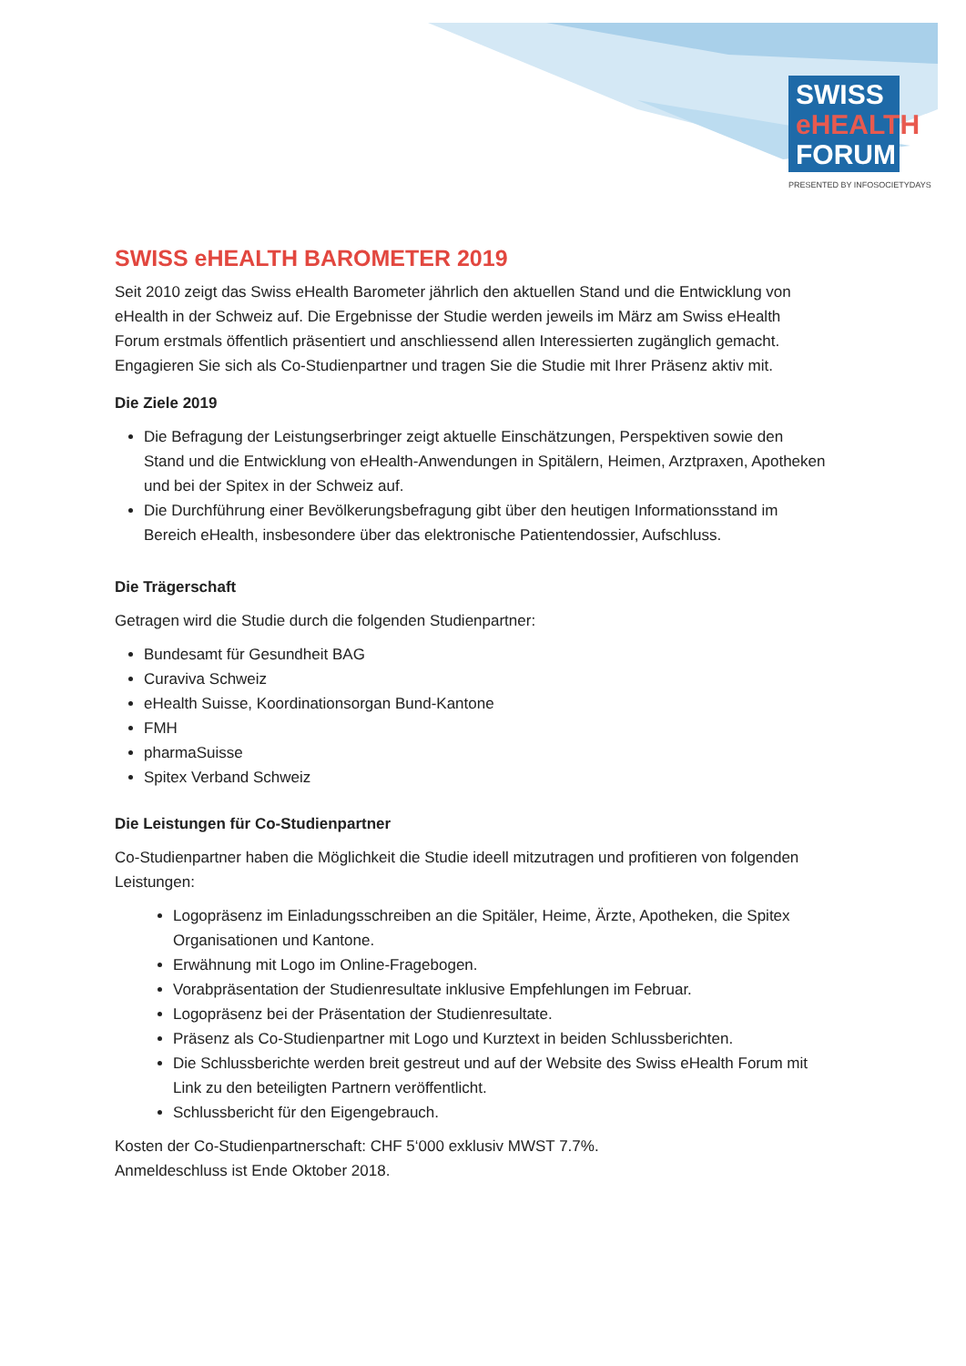SWISS
eHEALTH
FORUM
PRESENTED BY INFOSOCIETYDAYS
SWISS eHEALTH BAROMETER 2019
Seit 2010 zeigt das Swiss eHealth Barometer jährlich den aktuellen Stand und die Entwicklung von eHealth in der Schweiz auf. Die Ergebnisse der Studie werden jeweils im März am Swiss eHealth Forum erstmals öffentlich präsentiert und anschliessend allen Interessierten zugänglich gemacht. Engagieren Sie sich als Co-Studienpartner und tragen Sie die Studie mit Ihrer Präsenz aktiv mit.
Die Ziele 2019
Die Befragung der Leistungserbringer zeigt aktuelle Einschätzungen, Perspektiven sowie den Stand und die Entwicklung von eHealth-Anwendungen in Spitälern, Heimen, Arztpraxen, Apotheken und bei der Spitex in der Schweiz auf.
Die Durchführung einer Bevölkerungsbefragung gibt über den heutigen Informationsstand im Bereich eHealth, insbesondere über das elektronische Patientendossier, Aufschluss.
Die Trägerschaft
Getragen wird die Studie durch die folgenden Studienpartner:
Bundesamt für Gesundheit BAG
Curaviva Schweiz
eHealth Suisse, Koordinationsorgan Bund-Kantone
FMH
pharmaSuisse
Spitex Verband Schweiz
Die Leistungen für Co-Studienpartner
Co-Studienpartner haben die Möglichkeit die Studie ideell mitzutragen und profitieren von folgenden Leistungen:
Logopräsenz im Einladungsschreiben an die Spitäler, Heime, Ärzte, Apotheken, die Spitex Organisationen und Kantone.
Erwähnung mit Logo im Online-Fragebogen.
Vorabpräsentation der Studienresultate inklusive Empfehlungen im Februar.
Logopräsenz bei der Präsentation der Studienresultate.
Präsenz als Co-Studienpartner mit Logo und Kurztext in beiden Schlussberichten.
Die Schlussberichte werden breit gestreut und auf der Website des Swiss eHealth Forum mit Link zu den beteiligten Partnern veröffentlicht.
Schlussbericht für den Eigengebrauch.
Kosten der Co-Studienpartnerschaft: CHF 5‘000 exklusiv MWST 7.7%.
Anmeldeschluss ist Ende Oktober 2018.